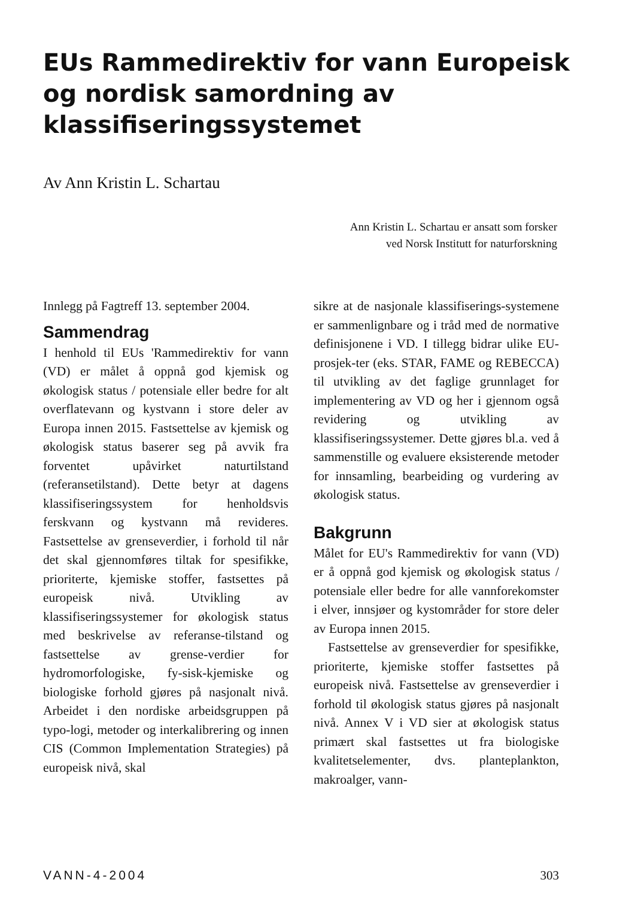EUs Rammedirektiv for vann Europeisk og nordisk samordning av klassifiseringssystemet
Av Ann Kristin L. Schartau
Ann Kristin L. Schartau er ansatt som forsker
ved Norsk Institutt for naturforskning
Innlegg på Fagtreff 13. september 2004.
Sammendrag
I henhold til EUs 'Rammedirektiv for vann (VD) er målet å oppnå god kjemisk og økologisk status / potensiale eller bedre for alt overflatevann og kystvann i store deler av Europa innen 2015. Fastsettelse av kjemisk og økologisk status baserer seg på avvik fra forventet upåvirket naturtilstand (referansetilstand). Dette betyr at dagens klassifiseringssystem for henholdsvis ferskvann og kystvann må revideres. Fastsettelse av grenseverdier, i forhold til når det skal gjennomføres tiltak for spesifikke, prioriterte, kjemiske stoffer, fastsettes på europeisk nivå. Utvikling av klassifiseringssystemer for økologisk status med beskrivelse av referanse-tilstand og fastsettelse av grense-verdier for hydromorfologiske, fy-sisk-kjemiske og biologiske forhold gjøres på nasjonalt nivå. Arbeidet i den nordiske arbeidsgruppen på typo-logi, metoder og interkalibrering og innen CIS (Common Implementation Strategies) på europeisk nivå, skal
sikre at de nasjonale klassifiserings-systemene er sammenlignbare og i tråd med de normative definisjonene i VD. I tillegg bidrar ulike EU-prosjek-ter (eks. STAR, FAME og REBECCA) til utvikling av det faglige grunnlaget for implementering av VD og her i gjennom også revidering og utvikling av klassifiseringssystemer. Dette gjøres bl.a. ved å sammenstille og evaluere eksisterende metoder for innsamling, bearbeiding og vurdering av økologisk status.
Bakgrunn
Målet for EU's Rammedirektiv for vann (VD) er å oppnå god kjemisk og økologisk status / potensiale eller bedre for alle vannforekomster i elver, innsjøer og kystområder for store deler av Europa innen 2015.
Fastsettelse av grenseverdier for spesifikke, prioriterte, kjemiske stoffer fastsettes på europeisk nivå. Fastsettelse av grenseverdier i forhold til økologisk status gjøres på nasjonalt nivå. Annex V i VD sier at økologisk status primært skal fastsettes ut fra biologiske kvalitetselementer, dvs. planteplankton, makroalger, vann-
VANN-4-2004 303